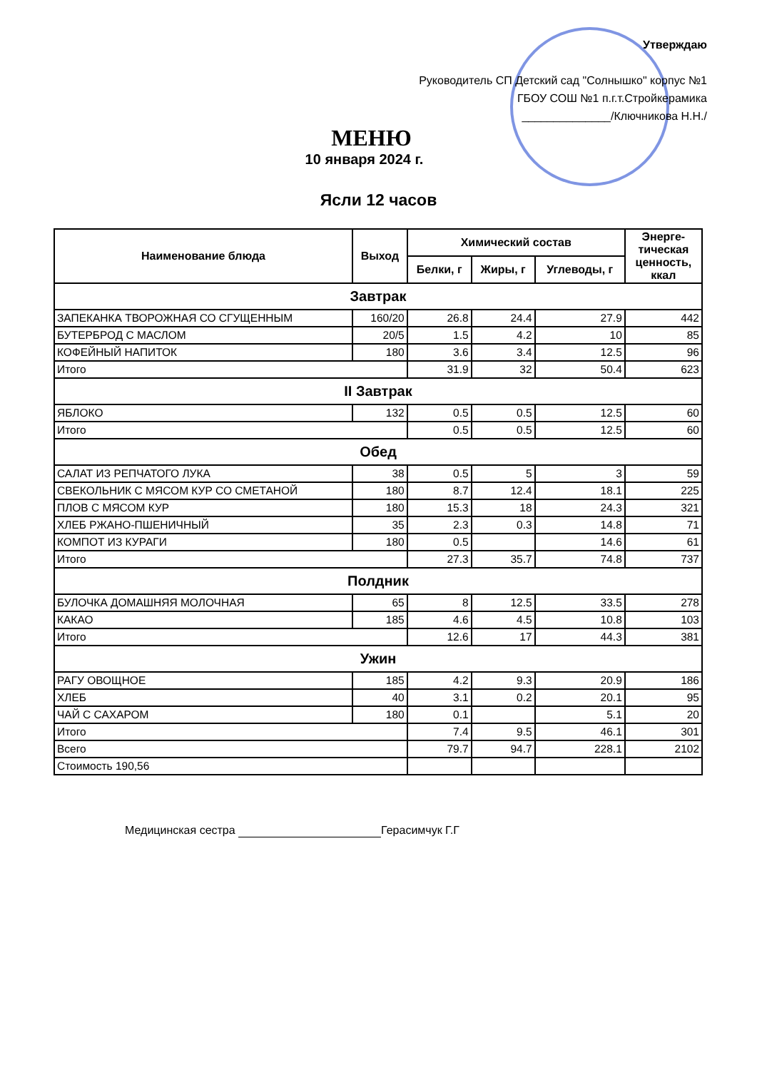Утверждаю
Руководитель СП Детский сад "Солнышко" корпус №1
ГБОУ СОШ №1 п.г.т.Стройкерамика
______________/Ключникова Н.Н./
МЕНЮ
10 января 2024 г.
Ясли 12 часов
| Наименование блюда | Выход | Химический состав | | | Энерге- тическая ценность, ккал |
| --- | --- | --- | --- | --- | --- |
| | | Белки, г | Жиры, г | Углеводы, г | |
| Завтрак | | | | | |
| ЗАПЕКАНКА ТВОРОЖНАЯ СО СГУЩЕННЫМ | 160/20 | 26.8 | 24.4 | 27.9 | 442 |
| БУТЕРБРОД С МАСЛОМ | 20/5 | 1.5 | 4.2 | 10 | 85 |
| КОФЕЙНЫЙ НАПИТОК | 180 | 3.6 | 3.4 | 12.5 | 96 |
| Итого | | 31.9 | 32 | 50.4 | 623 |
| II Завтрак | | | | | |
| ЯБЛОКО | 132 | 0.5 | 0.5 | 12.5 | 60 |
| Итого | | 0.5 | 0.5 | 12.5 | 60 |
| Обед | | | | | |
| САЛАТ ИЗ РЕПЧАТОГО ЛУКА | 38 | 0.5 | 5 | 3 | 59 |
| СВЕКОЛЬНИК С МЯСОМ КУР СО СМЕТАНОЙ | 180 | 8.7 | 12.4 | 18.1 | 225 |
| ПЛОВ С МЯСОМ КУР | 180 | 15.3 | 18 | 24.3 | 321 |
| ХЛЕБ РЖАНО-ПШЕНИЧНЫЙ | 35 | 2.3 | 0.3 | 14.8 | 71 |
| КОМПОТ ИЗ КУРАГИ | 180 | 0.5 | | 14.6 | 61 |
| Итого | | 27.3 | 35.7 | 74.8 | 737 |
| Полдник | | | | | |
| БУЛОЧКА ДОМАШНЯЯ МОЛОЧНАЯ | 65 | 8 | 12.5 | 33.5 | 278 |
| КАКАО | 185 | 4.6 | 4.5 | 10.8 | 103 |
| Итого | | 12.6 | 17 | 44.3 | 381 |
| Ужин | | | | | |
| РАГУ ОВОЩНОЕ | 185 | 4.2 | 9.3 | 20.9 | 186 |
| ХЛЕБ | 40 | 3.1 | 0.2 | 20.1 | 95 |
| ЧАЙ С САХАРОМ | 180 | 0.1 | | 5.1 | 20 |
| Итого | | 7.4 | 9.5 | 46.1 | 301 |
| Всего | | 79.7 | 94.7 | 228.1 | 2102 |
| Стоимость 190,56 | | | | | |
Медицинская сестра Герасимчук Г.Г